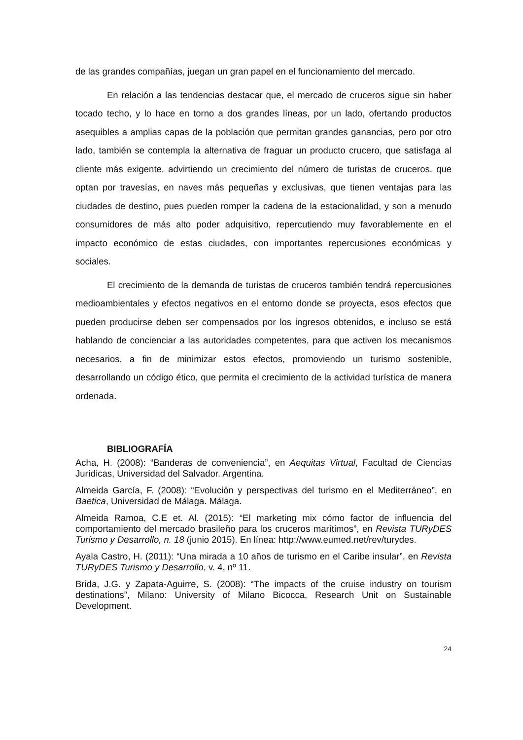de las grandes compañías, juegan un gran papel en el funcionamiento del mercado.
En relación a las tendencias destacar que, el mercado de cruceros sigue sin haber tocado techo, y lo hace en torno a dos grandes líneas, por un lado, ofertando productos asequibles a amplias capas de la población que permitan grandes ganancias, pero por otro lado, también se contempla la alternativa de fraguar un producto crucero, que satisfaga al cliente más exigente, advirtiendo un crecimiento del número de turistas de cruceros, que optan por travesías, en naves más pequeñas y exclusivas, que tienen ventajas para las ciudades de destino, pues pueden romper la cadena de la estacionalidad, y son a menudo consumidores de más alto poder adquisitivo, repercutiendo muy favorablemente en el impacto económico de estas ciudades, con importantes repercusiones económicas y sociales.
El crecimiento de la demanda de turistas de cruceros también tendrá repercusiones medioambientales y efectos negativos en el entorno donde se proyecta, esos efectos que pueden producirse deben ser compensados por los ingresos obtenidos, e incluso se está hablando de concienciar a las autoridades competentes, para que activen los mecanismos necesarios, a fin de minimizar estos efectos, promoviendo un turismo sostenible, desarrollando un código ético, que permita el crecimiento de la actividad turística de manera ordenada.
BIBLIOGRAFÍA
Acha, H. (2008): “Banderas de conveniencia”, en Aequitas Virtual, Facultad de Ciencias Jurídicas, Universidad del Salvador. Argentina.
Almeida García, F. (2008): “Evolución y perspectivas del turismo en el Mediterráneo”, en Baetica, Universidad de Málaga. Málaga.
Almeida Ramoa, C.E et. Al. (2015): “El marketing mix cómo factor de influencia del comportamiento del mercado brasileño para los cruceros marítimos”, en Revista TURyDES Turismo y Desarrollo, n. 18 (junio 2015). En línea: http://www.eumed.net/rev/turydes.
Ayala Castro, H. (2011): “Una mirada a 10 años de turismo en el Caribe insular”, en Revista TURyDES Turismo y Desarrollo, v. 4, nº 11.
Brida, J.G. y Zapata-Aguirre, S. (2008): “The impacts of the cruise industry on tourism destinations”, Milano: University of Milano Bicocca, Research Unit on Sustainable Development.
24